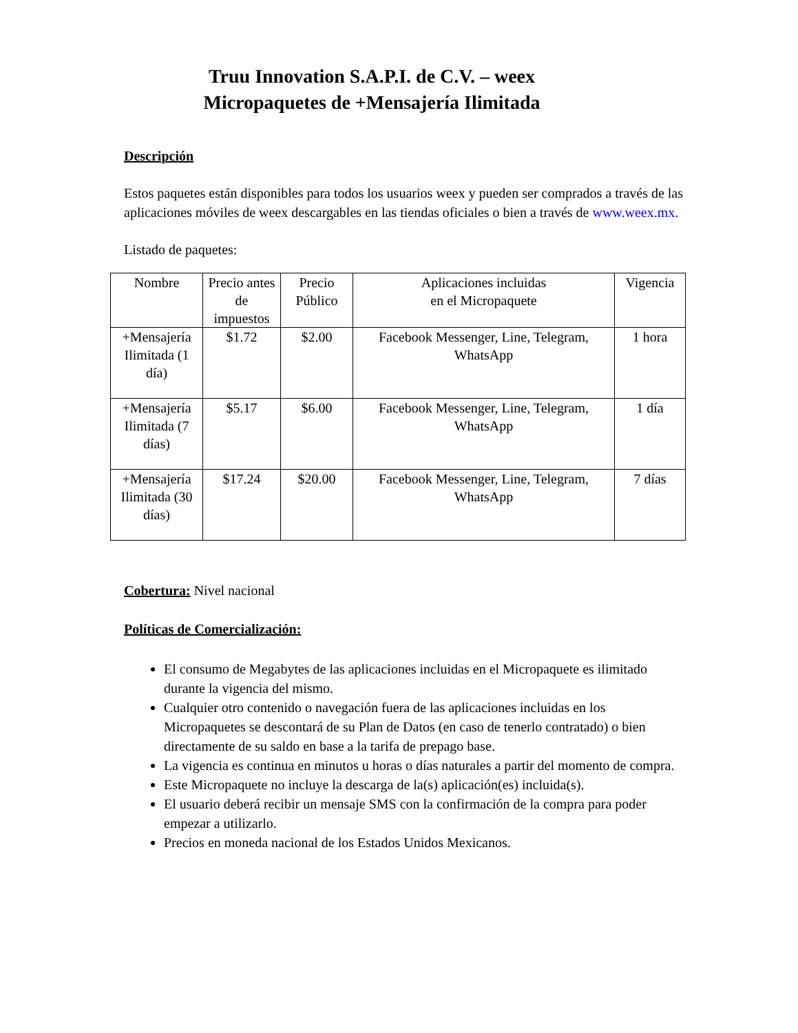Truu Innovation S.A.P.I. de C.V. – weex
Micropaquetes de +Mensajería Ilimitada
Descripción
Estos paquetes están disponibles para todos los usuarios weex y pueden ser comprados a través de las aplicaciones móviles de weex descargables en las tiendas oficiales o bien a través de www.weex.mx.
Listado de paquetes:
| Nombre | Precio antes de impuestos | Precio Público | Aplicaciones incluidas en el Micropaquete | Vigencia |
| --- | --- | --- | --- | --- |
| +Mensajería Ilimitada (1 día) | $1.72 | $2.00 | Facebook Messenger, Line, Telegram, WhatsApp | 1 hora |
| +Mensajería Ilimitada (7 días) | $5.17 | $6.00 | Facebook Messenger, Line, Telegram, WhatsApp | 1 día |
| +Mensajería Ilimitada (30 días) | $17.24 | $20.00 | Facebook Messenger, Line, Telegram, WhatsApp | 7 días |
Cobertura: Nivel nacional
Políticas de Comercialización:
El consumo de Megabytes de las aplicaciones incluidas en el Micropaquete es ilimitado durante la vigencia del mismo.
Cualquier otro contenido o navegación fuera de las aplicaciones incluidas en los Micropaquetes se descontará de su Plan de Datos (en caso de tenerlo contratado) o bien directamente de su saldo en base a la tarifa de prepago base.
La vigencia es continua en minutos u horas o días naturales a partir del momento de compra.
Este Micropaquete no incluye la descarga de la(s) aplicación(es) incluida(s).
El usuario deberá recibir un mensaje SMS con la confirmación de la compra para poder empezar a utilizarlo.
Precios en moneda nacional de los Estados Unidos Mexicanos.